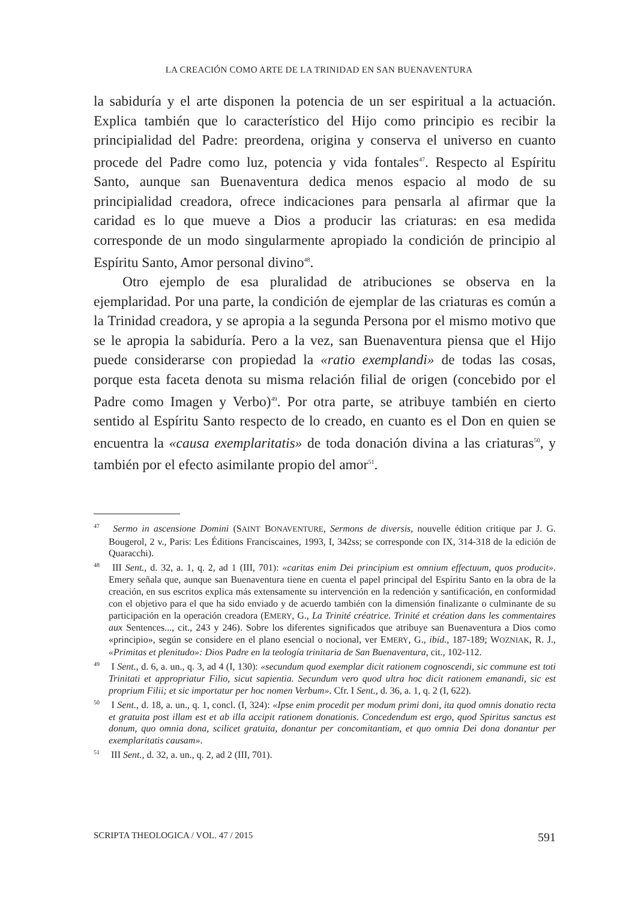LA CREACIÓN COMO ARTE DE LA TRINIDAD EN SAN BUENAVENTURA
la sabiduría y el arte disponen la potencia de un ser espiritual a la actuación. Explica también que lo característico del Hijo como principio es recibir la principialidad del Padre: preordena, origina y conserva el universo en cuanto procede del Padre como luz, potencia y vida fontales<sup>47</sup>. Respecto al Espíritu Santo, aunque san Buenaventura dedica menos espacio al modo de su principialidad creadora, ofrece indicaciones para pensarla al afirmar que la caridad es lo que mueve a Dios a producir las criaturas: en esa medida corresponde de un modo singularmente apropiado la condición de principio al Espíritu Santo, Amor personal divino<sup>48</sup>.
Otro ejemplo de esa pluralidad de atribuciones se observa en la ejemplaridad. Por una parte, la condición de ejemplar de las criaturas es común a la Trinidad creadora, y se apropia a la segunda Persona por el mismo motivo que se le apropia la sabiduría. Pero a la vez, san Buenaventura piensa que el Hijo puede considerarse con propiedad la «ratio exemplandi» de todas las cosas, porque esta faceta denota su misma relación filial de origen (concebido por el Padre como Imagen y Verbo)<sup>49</sup>. Por otra parte, se atribuye también en cierto sentido al Espíritu Santo respecto de lo creado, en cuanto es el Don en quien se encuentra la «causa exemplaritatis» de toda donación divina a las criaturas<sup>50</sup>, y también por el efecto asimilante propio del amor<sup>51</sup>.
<sup>47</sup> Sermo in ascensione Domini (SAINT BONAVENTURE, Sermons de diversis, nouvelle édition critique par J. G. Bougerol, 2 v., Paris: Les Éditions Franciscaines, 1993, I, 342ss; se corresponde con IX, 314-318 de la edición de Quaracchi).
<sup>48</sup> III Sent., d. 32, a. 1, q. 2, ad 1 (III, 701): «caritas enim Dei principium est omnium effectuum, quos producit». Emery señala que, aunque san Buenaventura tiene en cuenta el papel principal del Espíritu Santo en la obra de la creación, en sus escritos explica más extensamente su intervención en la redención y santificación, en conformidad con el objetivo para el que ha sido enviado y de acuerdo también con la dimensión finalizante o culminante de su participación en la operación creadora (EMERY, G., La Trinité créatrice. Trinité et création dans les commentaires aux Sentences..., cit., 243 y 246). Sobre los diferentes significados que atribuye san Buenaventura a Dios como «principio», según se considere en el plano esencial o nocional, ver EMERY, G., ibíd., 187-189; WOZNIAK, R. J., «Primitas et plenitudo»: Dios Padre en la teología trinitaria de San Buenaventura, cit., 102-112.
<sup>49</sup> I Sent., d. 6, a. un., q. 3, ad 4 (I, 130): «secundum quod exemplar dicit rationem cognoscendi, sic commune est toti Trinitati et appropriatur Filio, sicut sapientia. Secundum vero quod ultra hoc dicit rationem emanandi, sic est proprium Filii; et sic importatur per hoc nomen Verbum». Cfr. I Sent., d. 36, a. 1, q. 2 (I, 622).
<sup>50</sup> I Sent., d. 18, a. un., q. 1, concl. (I, 324): «Ipse enim procedit per modum primi doni, ita quod omnis donatio recta et gratuita post illam est et ab illa accipit rationem donationis. Concedendum est ergo, quod Spiritus sanctus est donum, quo omnia dona, scilicet gratuita, donantur per concomitantiam, et quo omnia Dei dona donantur per exemplaritatis causam».
<sup>51</sup> III Sent., d. 32, a. un., q. 2, ad 2 (III, 701).
SCRIPTA THEOLOGICA / VOL. 47 / 2015 591